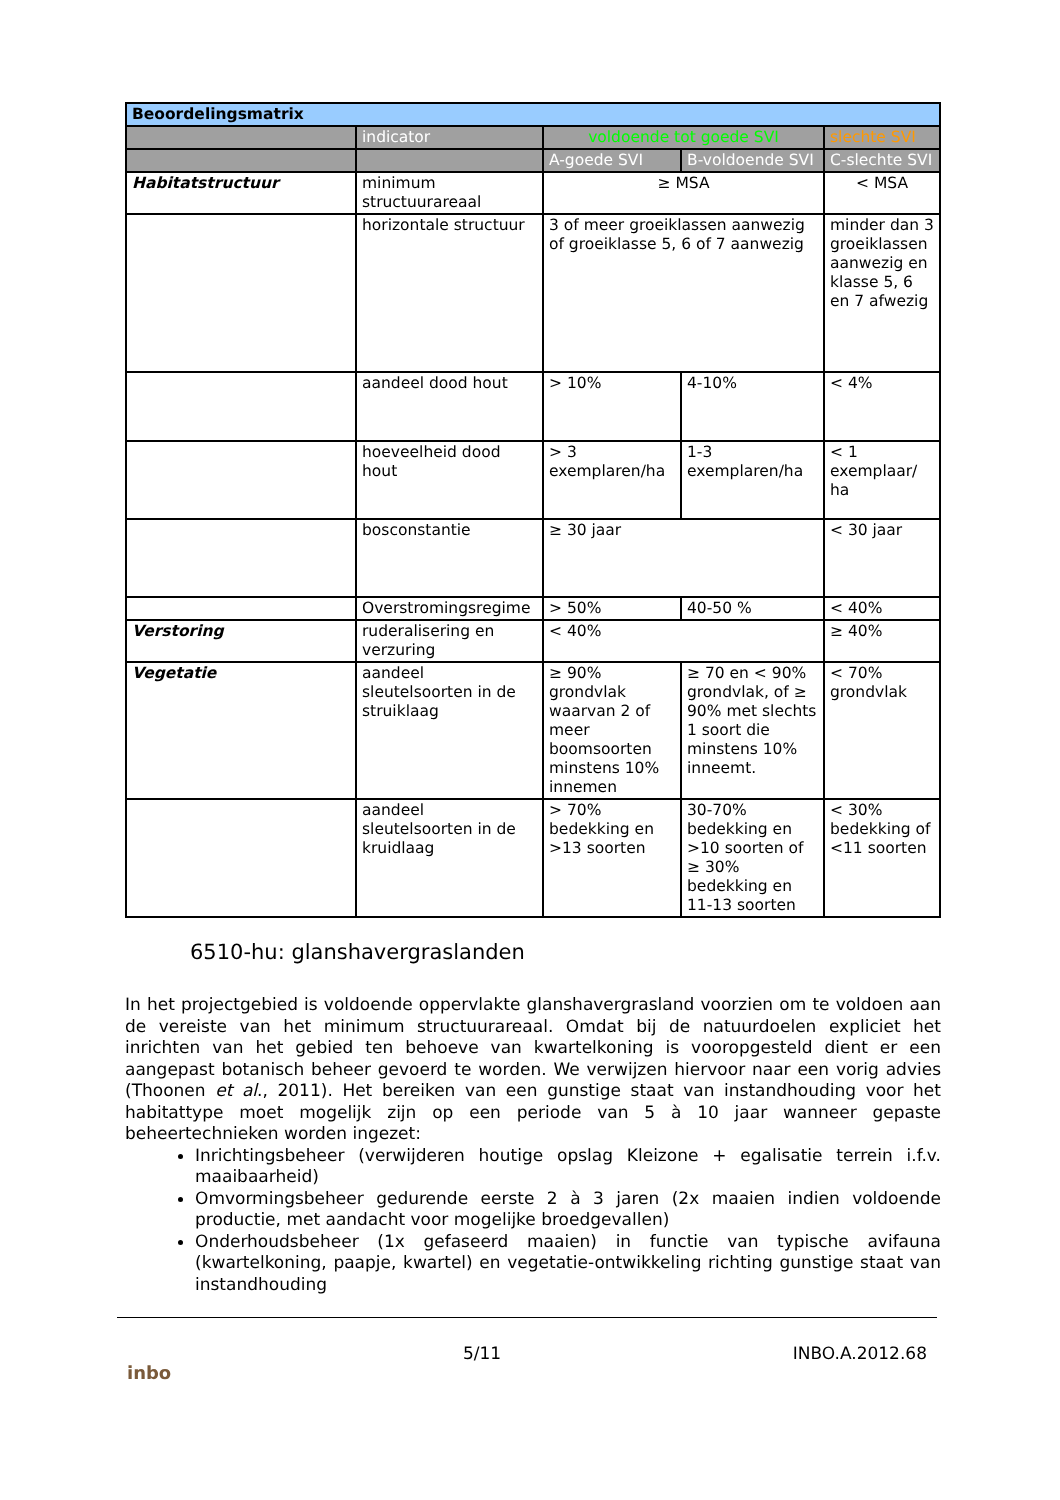| Beoordelingsmatrix | | | | |
| | indicator | voldoende tot goede SVI | | slechte SVI |
| | | A-goede SVI | B-voldoende SVI | C-slechte SVI |
| Habitatstructuur | minimum structuurareaal | ≥ MSA | | < MSA |
| | horizontale structuur | 3 of meer groeiklassen aanwezig of groeiklasse 5, 6 of 7 aanwezig | | minder dan 3 groeiklassen aanwezig en klasse 5, 6 en 7 afwezig |
| | aandeel dood hout | > 10% | 4-10% | < 4% |
| | hoeveelheid dood hout | > 3 exemplaren/ha | 1-3 exemplaren/ha | < 1 exemplaar/ ha |
| | bosconstantie | ≥ 30 jaar | | < 30 jaar |
| | Overstromingsregime | > 50% | 40-50 % | < 40% |
| Verstoring | ruderalisering en verzuring | < 40% | | ≥ 40% |
| Vegetatie | aandeel sleutelsoorten in de struiklaag | ≥ 90% grondvlak waarvan 2 of meer boomsoorten minstens 10% innemen | ≥ 70 en < 90% grondvlak, of ≥ 90% met slechts 1 soort die minstens 10% inneemt. | < 70% grondvlak |
| | aandeel sleutelsoorten in de kruidlaag | > 70% bedekking en >13 soorten | 30-70% bedekking en >10 soorten of ≥ 30% bedekking en 11-13 soorten | < 30% bedekking of <11 soorten |
6510-hu: glanshavergraslanden
In het projectgebied is voldoende oppervlakte glanshavergrasland voorzien om te voldoen aan de vereiste van het minimum structuurareaal. Omdat bij de natuurdoelen expliciet het inrichten van het gebied ten behoeve van kwartelkoning is vooropgesteld dient er een aangepast botanisch beheer gevoerd te worden. We verwijzen hiervoor naar een vorig advies (Thoonen et al., 2011). Het bereiken van een gunstige staat van instandhouding voor het habitattype moet mogelijk zijn op een periode van 5 à 10 jaar wanneer gepaste beheertechnieken worden ingezet:
Inrichtingsbeheer (verwijderen houtige opslag Kleizone + egalisatie terrein i.f.v. maaibaarheid)
Omvormingsbeheer gedurende eerste 2 à 3 jaren (2x maaien indien voldoende productie, met aandacht voor mogelijke broedgevallen)
Onderhoudsbeheer (1x gefaseerd maaien) in functie van typische avifauna (kwartelkoning, paapje, kwartel) en vegetatie-ontwikkeling richting gunstige staat van instandhouding
inbo
5/11 INBO.A.2012.68